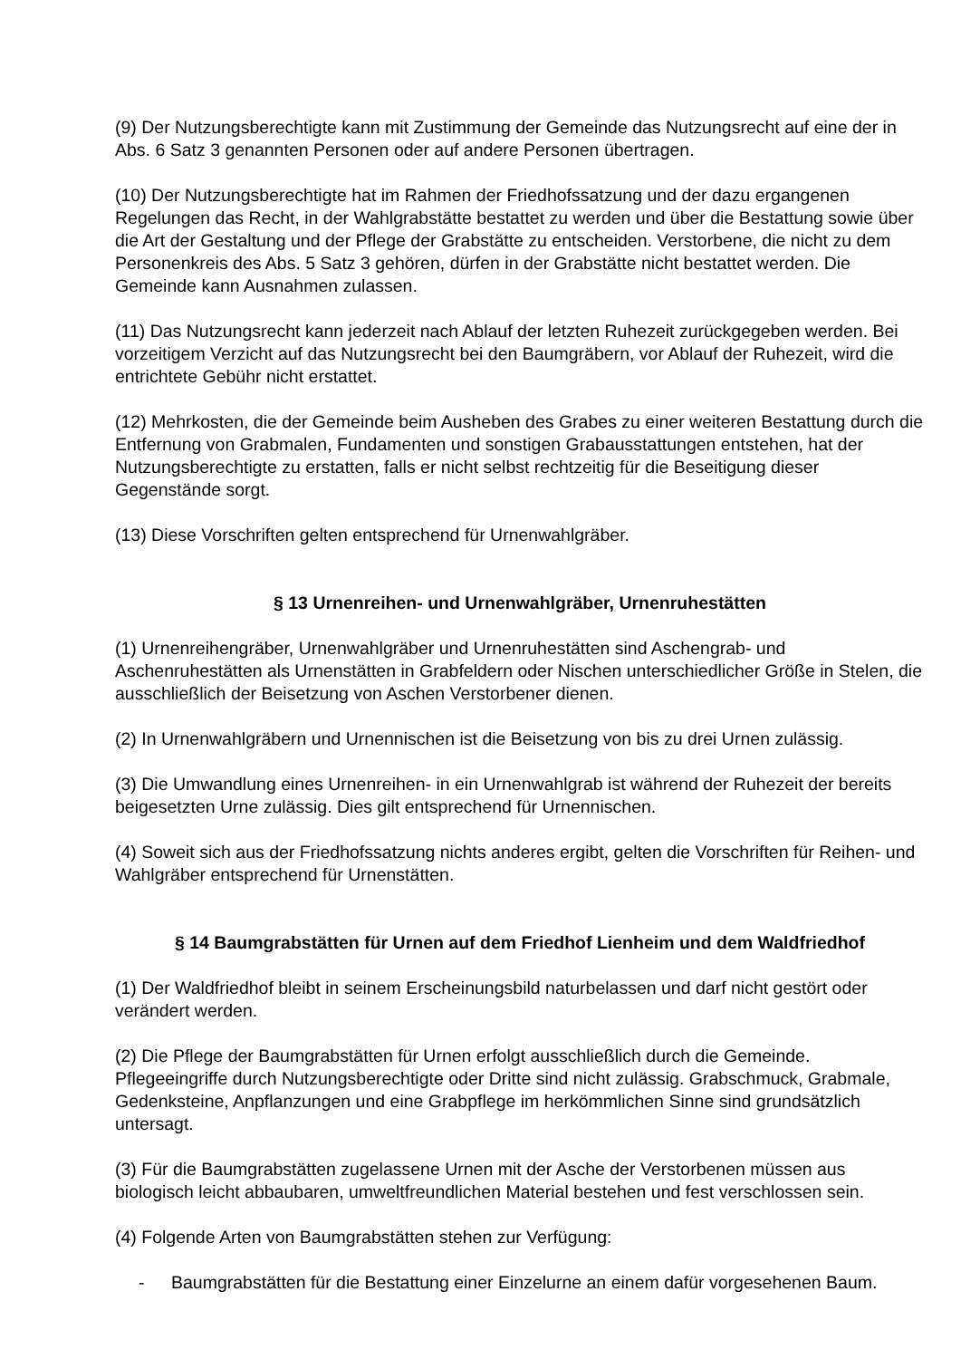(9) Der Nutzungsberechtigte kann mit Zustimmung der Gemeinde das Nutzungsrecht auf eine der in Abs. 6 Satz 3 genannten Personen oder auf andere Personen übertragen.
(10) Der Nutzungsberechtigte hat im Rahmen der Friedhofssatzung und der dazu ergangenen Regelungen das Recht, in der Wahlgrabstätte bestattet zu werden und über die Bestattung sowie über die Art der Gestaltung und der Pflege der Grabstätte zu entscheiden. Verstorbene, die nicht zu dem Personenkreis des Abs. 5 Satz 3 gehören, dürfen in der Grabstätte nicht bestattet werden. Die Gemeinde kann Ausnahmen zulassen.
(11) Das Nutzungsrecht kann jederzeit nach Ablauf der letzten Ruhezeit zurückgegeben werden. Bei vorzeitigem Verzicht auf das Nutzungsrecht bei den Baumgräbern, vor Ablauf der Ruhezeit, wird die entrichtete Gebühr nicht erstattet.
(12) Mehrkosten, die der Gemeinde beim Ausheben des Grabes zu einer weiteren Bestattung durch die Entfernung von Grabmalen, Fundamenten und sonstigen Grabausstattungen entstehen, hat der Nutzungsberechtigte zu erstatten, falls er nicht selbst rechtzeitig für die Beseitigung dieser Gegenstände sorgt.
(13) Diese Vorschriften gelten entsprechend für Urnenwahlgräber.
§ 13 Urnenreihen- und Urnenwahlgräber, Urnenruhestätten
(1) Urnenreihengräber, Urnenwahlgräber und Urnenruhestätten sind Aschengrab- und Aschenruhestätten als Urnenstätten in Grabfeldern oder Nischen unterschiedlicher Größe in Stelen, die ausschließlich der Beisetzung von Aschen Verstorbener dienen.
(2) In Urnenwahlgräbern und Urnennischen ist die Beisetzung von bis zu drei Urnen zulässig.
(3) Die Umwandlung eines Urnenreihen- in ein Urnenwahlgrab ist während der Ruhezeit der bereits beigesetzten Urne zulässig. Dies gilt entsprechend für Urnennischen.
(4) Soweit sich aus der Friedhofssatzung nichts anderes ergibt, gelten die Vorschriften für Reihen- und Wahlgräber entsprechend für Urnenstätten.
§ 14 Baumgrabstätten für Urnen auf dem Friedhof Lienheim und dem Waldfriedhof
(1) Der Waldfriedhof bleibt in seinem Erscheinungsbild naturbelassen und darf nicht gestört oder verändert werden.
(2) Die Pflege der Baumgrabstätten für Urnen erfolgt ausschließlich durch die Gemeinde. Pflegeeingriffe durch Nutzungsberechtigte oder Dritte sind nicht zulässig. Grabschmuck, Grabmale, Gedenksteine, Anpflanzungen und eine Grabpflege im herkömmlichen Sinne sind grundsätzlich untersagt.
(3) Für die Baumgrabstätten zugelassene Urnen mit der Asche der Verstorbenen müssen aus biologisch leicht abbaubaren, umweltfreundlichen Material bestehen und fest verschlossen sein.
(4) Folgende Arten von Baumgrabstätten stehen zur Verfügung:
- Baumgrabstätten für die Bestattung einer Einzelurne an einem dafür vorgesehenen Baum.